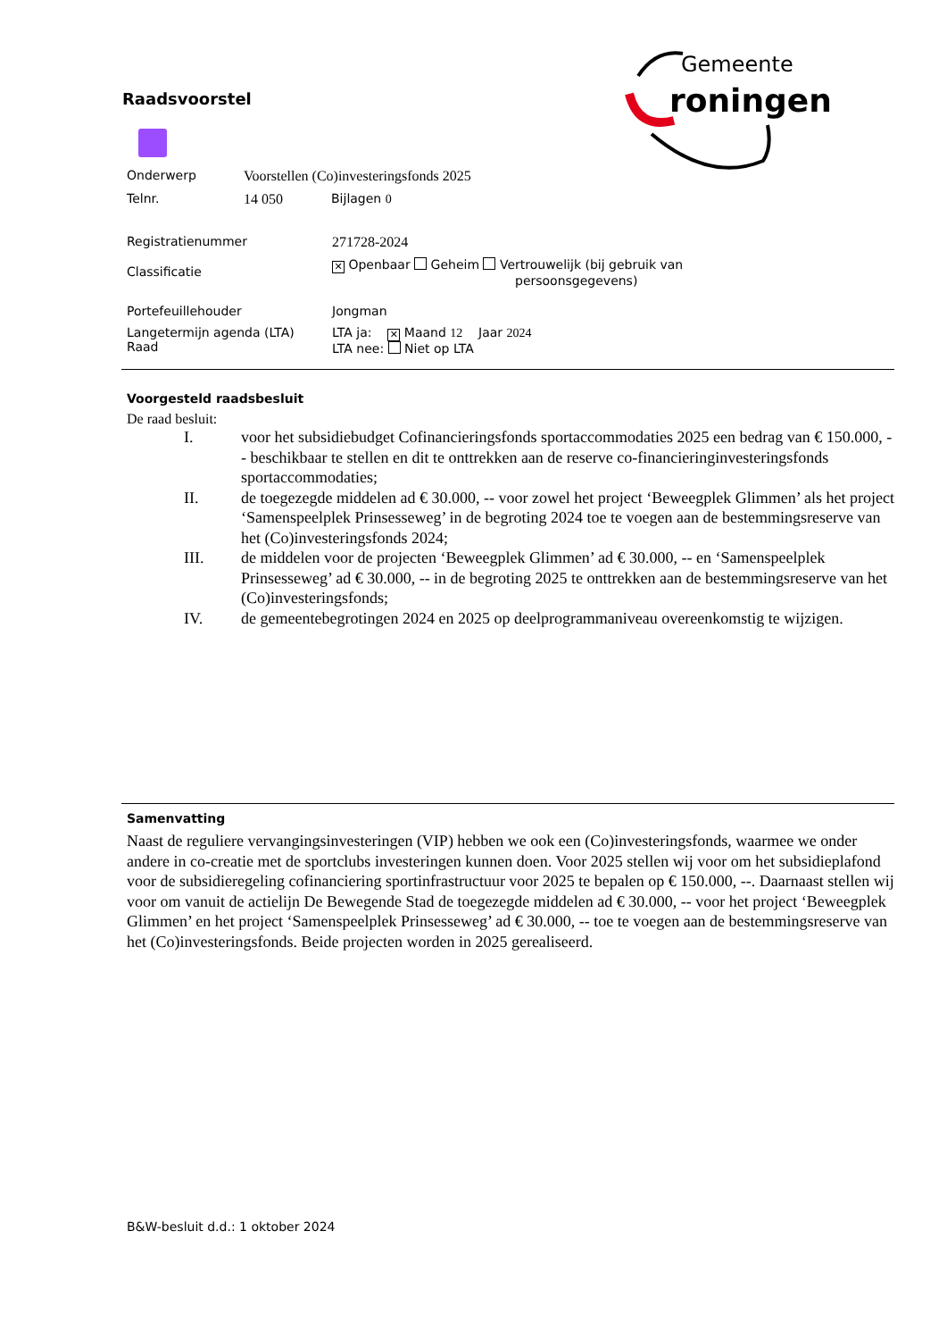Raadsvoorstel
Gemeente
roningen
Onderwerp Voorstellen (Co)investeringsfonds 2025
Telnr. 14 050 Bijlagen 0
Registratienummer 271728-2024
Classificatie
✕ Openbaar Geheim Vertrouwelijk (bij gebruik van
persoonsgegevens)
Portefeuillehouder Jongman
Langetermijn agenda (LTA)
Raad
LTA ja: ✕ Maand 12 Jaar 2024
LTA nee: Niet op LTA
Voorgesteld raadsbesluit
De raad besluit:
I. voor het subsidiebudget Cofinancieringsfonds sportaccommodaties 2025 een bedrag van € 150.000, -- beschikbaar te stellen en dit te onttrekken aan de reserve co-financieringinvesteringsfonds sportaccommodaties;
II. de toegezegde middelen ad € 30.000, -- voor zowel het project ‘Beweegplek Glimmen’ als het project ‘Samenspeelplek Prinsesseweg’ in de begroting 2024 toe te voegen aan de bestemmingsreserve van het (Co)investeringsfonds 2024;
III. de middelen voor de projecten ‘Beweegplek Glimmen’ ad € 30.000, -- en ‘Samenspeelplek Prinsesseweg’ ad € 30.000, -- in de begroting 2025 te onttrekken aan de bestemmingsreserve van het (Co)investeringsfonds;
IV. de gemeentebegrotingen 2024 en 2025 op deelprogrammaniveau overeenkomstig te wijzigen.
Samenvatting
Naast de reguliere vervangingsinvesteringen (VIP) hebben we ook een (Co)investeringsfonds, waarmee we onder andere in co-creatie met de sportclubs investeringen kunnen doen. Voor 2025 stellen wij voor om het subsidieplafond voor de subsidieregeling cofinanciering sportinfrastructuur voor 2025 te bepalen op € 150.000, --. Daarnaast stellen wij voor om vanuit de actielijn De Bewegende Stad de toegezegde middelen ad € 30.000, -- voor het project ‘Beweegplek Glimmen’ en het project ‘Samenspeelplek Prinsesseweg’ ad € 30.000, -- toe te voegen aan de bestemmingsreserve van het (Co)investeringsfonds. Beide projecten worden in 2025 gerealiseerd.
B&W-besluit d.d.: 1 oktober 2024